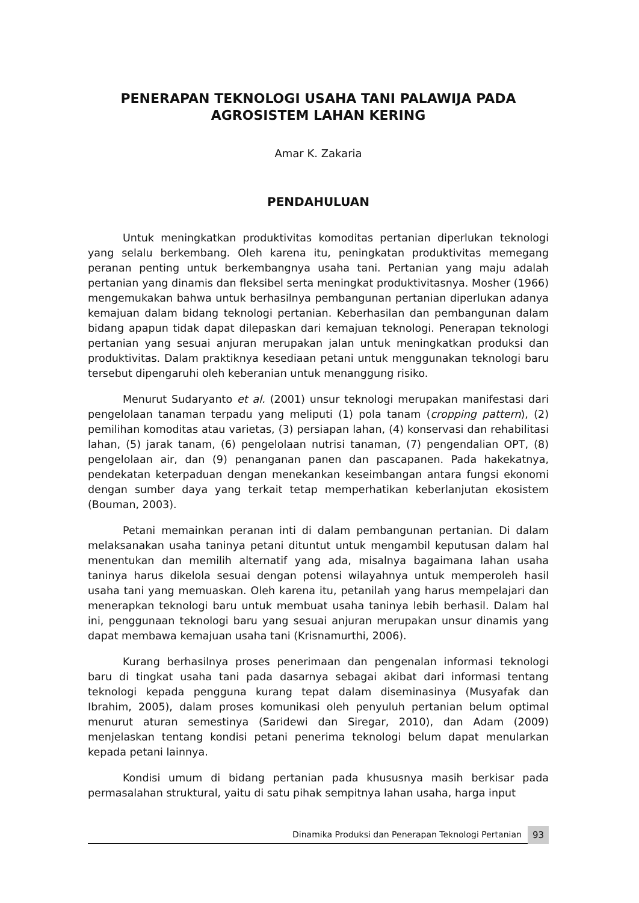PENERAPAN TEKNOLOGI USAHA TANI PALAWIJA PADA AGROSISTEM LAHAN KERING
Amar K. Zakaria
PENDAHULUAN
Untuk meningkatkan produktivitas komoditas pertanian diperlukan teknologi yang selalu berkembang. Oleh karena itu, peningkatan produktivitas memegang peranan penting untuk berkembangnya usaha tani. Pertanian yang maju adalah pertanian yang dinamis dan fleksibel serta meningkat produktivitasnya. Mosher (1966) mengemukakan bahwa untuk berhasilnya pembangunan pertanian diperlukan adanya kemajuan dalam bidang teknologi pertanian. Keberhasilan dan pembangunan dalam bidang apapun tidak dapat dilepaskan dari kemajuan teknologi. Penerapan teknologi pertanian yang sesuai anjuran merupakan jalan untuk meningkatkan produksi dan produktivitas. Dalam praktiknya kesediaan petani untuk menggunakan teknologi baru tersebut dipengaruhi oleh keberanian untuk menanggung risiko.
Menurut Sudaryanto et al. (2001) unsur teknologi merupakan manifestasi dari pengelolaan tanaman terpadu yang meliputi (1) pola tanam (cropping pattern), (2) pemilihan komoditas atau varietas, (3) persiapan lahan, (4) konservasi dan rehabilitasi lahan, (5) jarak tanam, (6) pengelolaan nutrisi tanaman, (7) pengendalian OPT, (8) pengelolaan air, dan (9) penanganan panen dan pascapanen. Pada hakekatnya, pendekatan keterpaduan dengan menekankan keseimbangan antara fungsi ekonomi dengan sumber daya yang terkait tetap memperhatikan keberlanjutan ekosistem (Bouman, 2003).
Petani memainkan peranan inti di dalam pembangunan pertanian. Di dalam melaksanakan usaha taninya petani dituntut untuk mengambil keputusan dalam hal menentukan dan memilih alternatif yang ada, misalnya bagaimana lahan usaha taninya harus dikelola sesuai dengan potensi wilayahnya untuk memperoleh hasil usaha tani yang memuaskan. Oleh karena itu, petanilah yang harus mempelajari dan menerapkan teknologi baru untuk membuat usaha taninya lebih berhasil. Dalam hal ini, penggunaan teknologi baru yang sesuai anjuran merupakan unsur dinamis yang dapat membawa kemajuan usaha tani (Krisnamurthi, 2006).
Kurang berhasilnya proses penerimaan dan pengenalan informasi teknologi baru di tingkat usaha tani pada dasarnya sebagai akibat dari informasi tentang teknologi kepada pengguna kurang tepat dalam diseminasinya (Musyafak dan Ibrahim, 2005), dalam proses komunikasi oleh penyuluh pertanian belum optimal menurut aturan semestinya (Saridewi dan Siregar, 2010), dan Adam (2009) menjelaskan tentang kondisi petani penerima teknologi belum dapat menularkan kepada petani lainnya.
Kondisi umum di bidang pertanian pada khususnya masih berkisar pada permasalahan struktural, yaitu di satu pihak sempitnya lahan usaha, harga input
Dinamika Produksi dan Penerapan Teknologi Pertanian
93